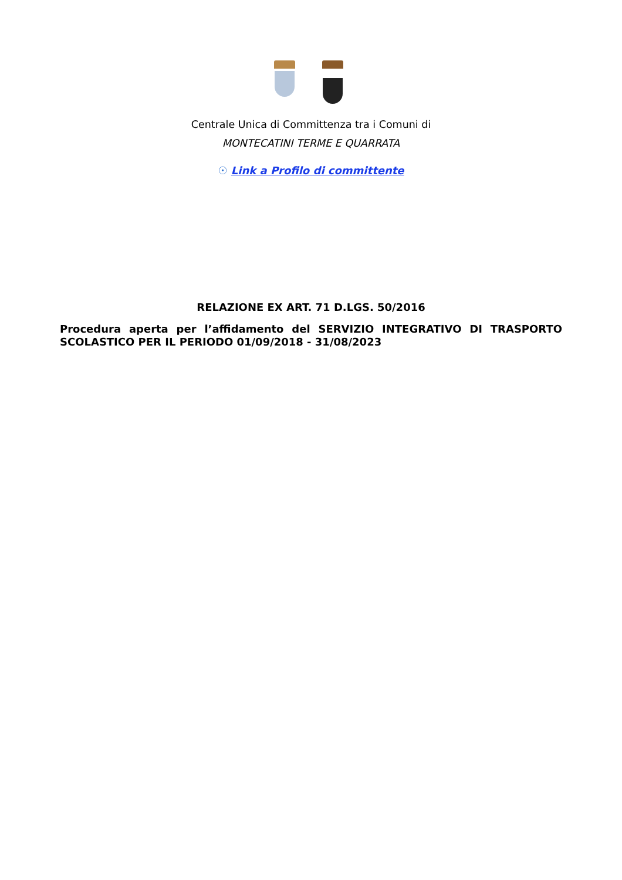Centrale Unica di Committenza tra i Comuni di
MONTECATINI TERME E QUARRATA
☉ Link a Profilo di committente
RELAZIONE EX ART. 71 D.LGS. 50/2016
Procedura aperta per l’affidamento del SERVIZIO INTEGRATIVO DI TRASPORTO SCOLASTICO PER IL PERIODO 01/09/2018 - 31/08/2023